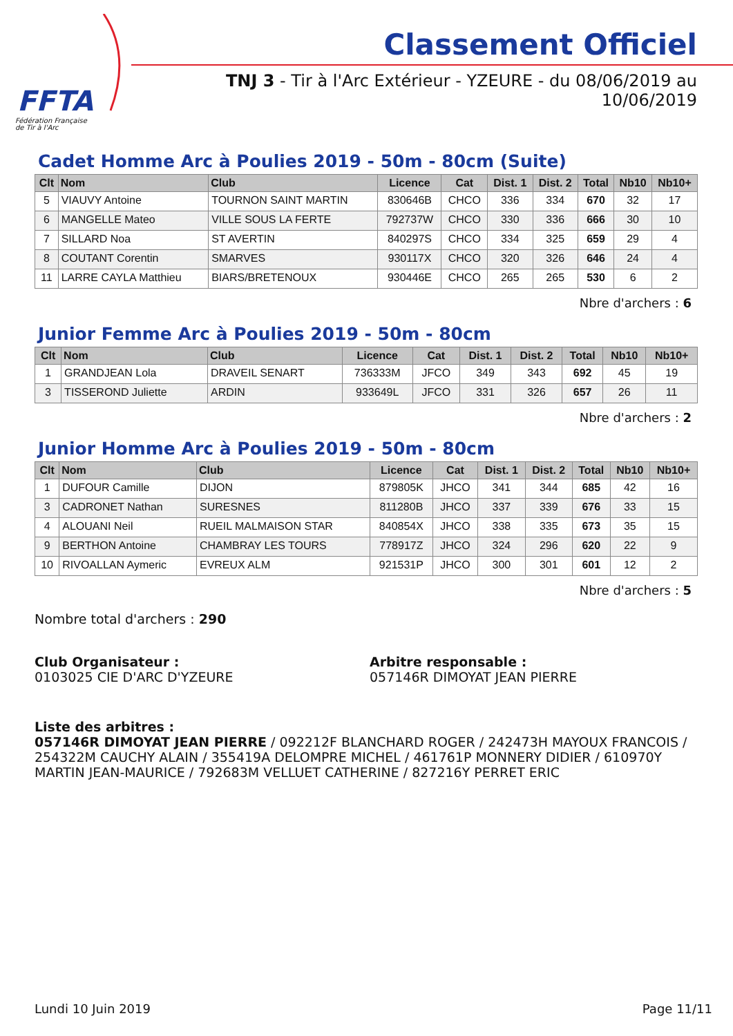FFTA
Fédération Française
de Tir à l'Arc
Classement Officiel
TNJ 3 - Tir à l'Arc Extérieur - YZEURE - du 08/06/2019 au 10/06/2019
Cadet Homme Arc à Poulies 2019 - 50m - 80cm (Suite)
| Clt | Nom | Club | Licence | Cat | Dist. 1 | Dist. 2 | Total | Nb10 | Nb10+ |
| --- | --- | --- | --- | --- | --- | --- | --- | --- | --- |
| 5 | VIAUVY Antoine | TOURNON SAINT MARTIN | 830646B | CHCO | 336 | 334 | 670 | 32 | 17 |
| 6 | MANGELLE Mateo | VILLE SOUS LA FERTE | 792737W | CHCO | 330 | 336 | 666 | 30 | 10 |
| 7 | SILLARD Noa | ST AVERTIN | 840297S | CHCO | 334 | 325 | 659 | 29 | 4 |
| 8 | COUTANT Corentin | SMARVES | 930117X | CHCO | 320 | 326 | 646 | 24 | 4 |
| 11 | LARRE CAYLA Matthieu | BIARS/BRETENOUX | 930446E | CHCO | 265 | 265 | 530 | 6 | 2 |
Nbre d'archers : 6
Junior Femme Arc à Poulies 2019 - 50m - 80cm
| Clt | Nom | Club | Licence | Cat | Dist. 1 | Dist. 2 | Total | Nb10 | Nb10+ |
| --- | --- | --- | --- | --- | --- | --- | --- | --- | --- |
| 1 | GRANDJEAN Lola | DRAVEIL SENART | 736333M | JFCO | 349 | 343 | 692 | 45 | 19 |
| 3 | TISSEROND Juliette | ARDIN | 933649L | JFCO | 331 | 326 | 657 | 26 | 11 |
Nbre d'archers : 2
Junior Homme Arc à Poulies 2019 - 50m - 80cm
| Clt | Nom | Club | Licence | Cat | Dist. 1 | Dist. 2 | Total | Nb10 | Nb10+ |
| --- | --- | --- | --- | --- | --- | --- | --- | --- | --- |
| 1 | DUFOUR Camille | DIJON | 879805K | JHCO | 341 | 344 | 685 | 42 | 16 |
| 3 | CADRONET Nathan | SURESNES | 811280B | JHCO | 337 | 339 | 676 | 33 | 15 |
| 4 | ALOUANI Neil | RUEIL MALMAISON STAR | 840854X | JHCO | 338 | 335 | 673 | 35 | 15 |
| 9 | BERTHON Antoine | CHAMBRAY LES TOURS | 778917Z | JHCO | 324 | 296 | 620 | 22 | 9 |
| 10 | RIVOALLAN Aymeric | EVREUX ALM | 921531P | JHCO | 300 | 301 | 601 | 12 | 2 |
Nbre d'archers : 5
Nombre total d'archers : 290
Club Organisateur :
0103025 CIE D'ARC D'YZEURE
Arbitre responsable :
057146R DIMOYAT JEAN PIERRE
Liste des arbitres :
057146R DIMOYAT JEAN PIERRE / 092212F BLANCHARD ROGER / 242473H MAYOUX FRANCOIS / 254322M CAUCHY ALAIN / 355419A DELOMPRE MICHEL / 461761P MONNERY DIDIER / 610970Y MARTIN JEAN-MAURICE / 792683M VELLUET CATHERINE / 827216Y PERRET ERIC
Lundi 10 Juin 2019 Page 11/11